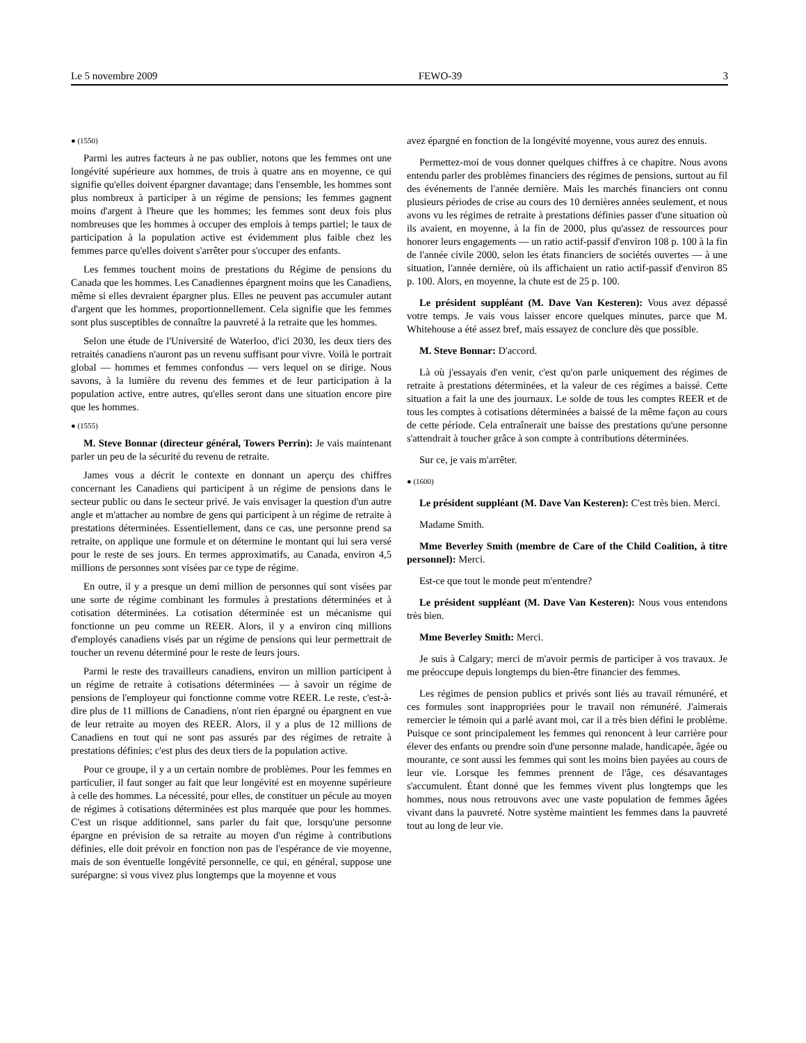Le 5 novembre 2009 FEWO-39 3
● (1550)
Parmi les autres facteurs à ne pas oublier, notons que les femmes ont une longévité supérieure aux hommes, de trois à quatre ans en moyenne, ce qui signifie qu'elles doivent épargner davantage; dans l'ensemble, les hommes sont plus nombreux à participer à un régime de pensions; les femmes gagnent moins d'argent à l'heure que les hommes; les femmes sont deux fois plus nombreuses que les hommes à occuper des emplois à temps partiel; le taux de participation à la population active est évidemment plus faible chez les femmes parce qu'elles doivent s'arrêter pour s'occuper des enfants.
Les femmes touchent moins de prestations du Régime de pensions du Canada que les hommes. Les Canadiennes épargnent moins que les Canadiens, même si elles devraient épargner plus. Elles ne peuvent pas accumuler autant d'argent que les hommes, proportionnellement. Cela signifie que les femmes sont plus susceptibles de connaître la pauvreté à la retraite que les hommes.
Selon une étude de l'Université de Waterloo, d'ici 2030, les deux tiers des retraités canadiens n'auront pas un revenu suffisant pour vivre. Voilà le portrait global — hommes et femmes confondus — vers lequel on se dirige. Nous savons, à la lumière du revenu des femmes et de leur participation à la population active, entre autres, qu'elles seront dans une situation encore pire que les hommes.
● (1555)
M. Steve Bonnar (directeur général, Towers Perrin): Je vais maintenant parler un peu de la sécurité du revenu de retraite.
James vous a décrit le contexte en donnant un aperçu des chiffres concernant les Canadiens qui participent à un régime de pensions dans le secteur public ou dans le secteur privé. Je vais envisager la question d'un autre angle et m'attacher au nombre de gens qui participent à un régime de retraite à prestations déterminées. Essentiellement, dans ce cas, une personne prend sa retraite, on applique une formule et on détermine le montant qui lui sera versé pour le reste de ses jours. En termes approximatifs, au Canada, environ 4,5 millions de personnes sont visées par ce type de régime.
En outre, il y a presque un demi million de personnes qui sont visées par une sorte de régime combinant les formules à prestations déterminées et à cotisation déterminées. La cotisation déterminée est un mécanisme qui fonctionne un peu comme un REER. Alors, il y a environ cinq millions d'employés canadiens visés par un régime de pensions qui leur permettrait de toucher un revenu déterminé pour le reste de leurs jours.
Parmi le reste des travailleurs canadiens, environ un million participent à un régime de retraite à cotisations déterminées — à savoir un régime de pensions de l'employeur qui fonctionne comme votre REER. Le reste, c'est-à-dire plus de 11 millions de Canadiens, n'ont rien épargné ou épargnent en vue de leur retraite au moyen des REER. Alors, il y a plus de 12 millions de Canadiens en tout qui ne sont pas assurés par des régimes de retraite à prestations définies; c'est plus des deux tiers de la population active.
Pour ce groupe, il y a un certain nombre de problèmes. Pour les femmes en particulier, il faut songer au fait que leur longévité est en moyenne supérieure à celle des hommes. La nécessité, pour elles, de constituer un pécule au moyen de régimes à cotisations déterminées est plus marquée que pour les hommes. C'est un risque additionnel, sans parler du fait que, lorsqu'une personne épargne en prévision de sa retraite au moyen d'un régime à contributions définies, elle doit prévoir en fonction non pas de l'espérance de vie moyenne, mais de son éventuelle longévité personnelle, ce qui, en général, suppose une surépargne: si vous vivez plus longtemps que la moyenne et vous
avez épargné en fonction de la longévité moyenne, vous aurez des ennuis.
Permettez-moi de vous donner quelques chiffres à ce chapitre. Nous avons entendu parler des problèmes financiers des régimes de pensions, surtout au fil des événements de l'année dernière. Mais les marchés financiers ont connu plusieurs périodes de crise au cours des 10 dernières années seulement, et nous avons vu les régimes de retraite à prestations définies passer d'une situation où ils avaient, en moyenne, à la fin de 2000, plus qu'assez de ressources pour honorer leurs engagements — un ratio actif-passif d'environ 108 p. 100 à la fin de l'année civile 2000, selon les états financiers de sociétés ouvertes — à une situation, l'année dernière, où ils affichaient un ratio actif-passif d'environ 85 p. 100. Alors, en moyenne, la chute est de 25 p. 100.
Le président suppléant (M. Dave Van Kesteren): Vous avez dépassé votre temps. Je vais vous laisser encore quelques minutes, parce que M. Whitehouse a été assez bref, mais essayez de conclure dès que possible.
M. Steve Bonnar: D'accord.
Là où j'essayais d'en venir, c'est qu'on parle uniquement des régimes de retraite à prestations déterminées, et la valeur de ces régimes a baissé. Cette situation a fait la une des journaux. Le solde de tous les comptes REER et de tous les comptes à cotisations déterminées a baissé de la même façon au cours de cette période. Cela entraînerait une baisse des prestations qu'une personne s'attendrait à toucher grâce à son compte à contributions déterminées.
Sur ce, je vais m'arrêter.
● (1600)
Le président suppléant (M. Dave Van Kesteren): C'est très bien. Merci.
Madame Smith.
Mme Beverley Smith (membre de Care of the Child Coalition, à titre personnel): Merci.
Est-ce que tout le monde peut m'entendre?
Le président suppléant (M. Dave Van Kesteren): Nous vous entendons très bien.
Mme Beverley Smith: Merci.
Je suis à Calgary; merci de m'avoir permis de participer à vos travaux. Je me préoccupe depuis longtemps du bien-être financier des femmes.
Les régimes de pension publics et privés sont liés au travail rémunéré, et ces formules sont inappropriées pour le travail non rémunéré. J'aimerais remercier le témoin qui a parlé avant moi, car il a très bien défini le problème. Puisque ce sont principalement les femmes qui renoncent à leur carrière pour élever des enfants ou prendre soin d'une personne malade, handicapée, âgée ou mourante, ce sont aussi les femmes qui sont les moins bien payées au cours de leur vie. Lorsque les femmes prennent de l'âge, ces désavantages s'accumulent. Étant donné que les femmes vivent plus longtemps que les hommes, nous nous retrouvons avec une vaste population de femmes âgées vivant dans la pauvreté. Notre système maintient les femmes dans la pauvreté tout au long de leur vie.